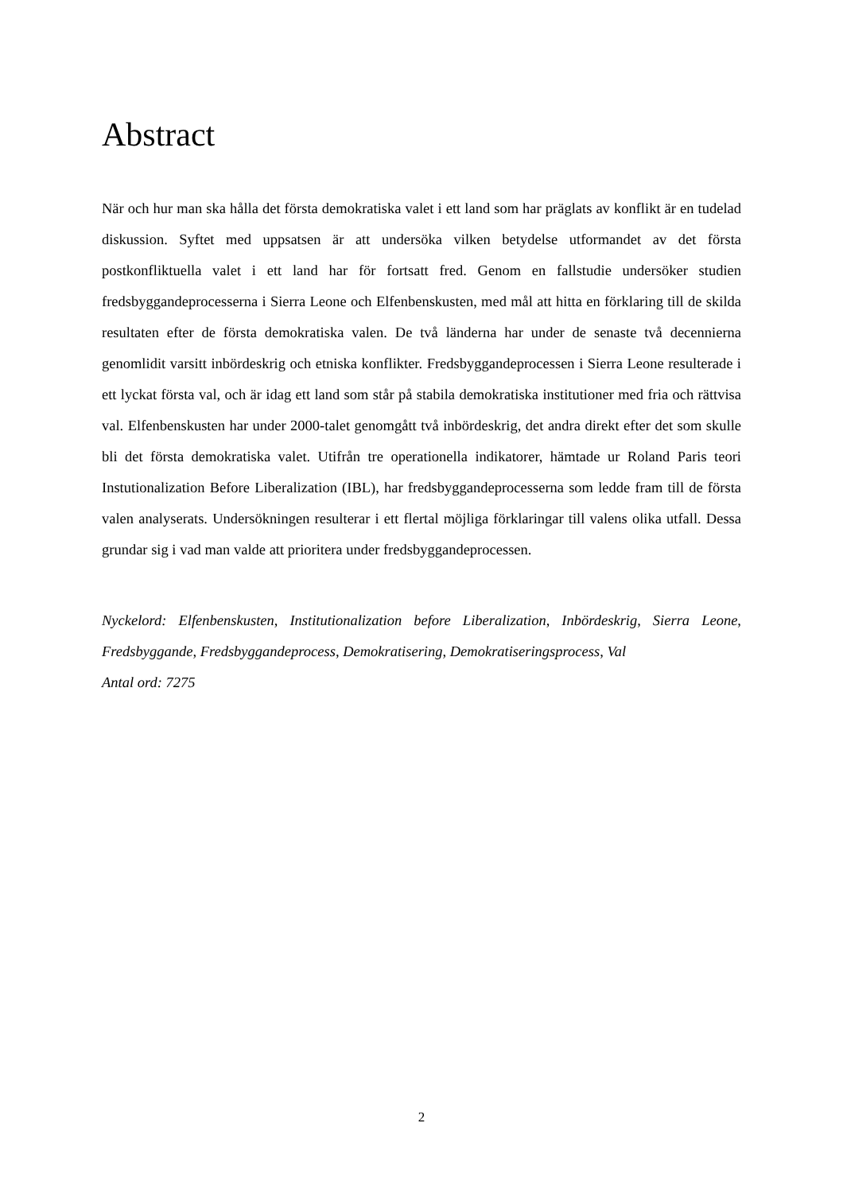Abstract
När och hur man ska hålla det första demokratiska valet i ett land som har präglats av konflikt är en tudelad diskussion. Syftet med uppsatsen är att undersöka vilken betydelse utformandet av det första postkonfliktuella valet i ett land har för fortsatt fred. Genom en fallstudie undersöker studien fredsbyggandeprocesserna i Sierra Leone och Elfenbenskusten, med mål att hitta en förklaring till de skilda resultaten efter de första demokratiska valen. De två länderna har under de senaste två decennierna genomlidit varsitt inbördeskrig och etniska konflikter. Fredsbyggandeprocessen i Sierra Leone resulterade i ett lyckat första val, och är idag ett land som står på stabila demokratiska institutioner med fria och rättvisa val. Elfenbenskusten har under 2000-talet genomgått två inbördeskrig, det andra direkt efter det som skulle bli det första demokratiska valet. Utifrån tre operationella indikatorer, hämtade ur Roland Paris teori Instutionalization Before Liberalization (IBL), har fredsbyggandeprocesserna som ledde fram till de första valen analyserats. Undersökningen resulterar i ett flertal möjliga förklaringar till valens olika utfall. Dessa grundar sig i vad man valde att prioritera under fredsbyggandeprocessen.
Nyckelord: Elfenbenskusten, Institutionalization before Liberalization, Inbördeskrig, Sierra Leone, Fredsbyggande, Fredsbyggandeprocess, Demokratisering, Demokratiseringsprocess, Val
Antal ord: 7275
2